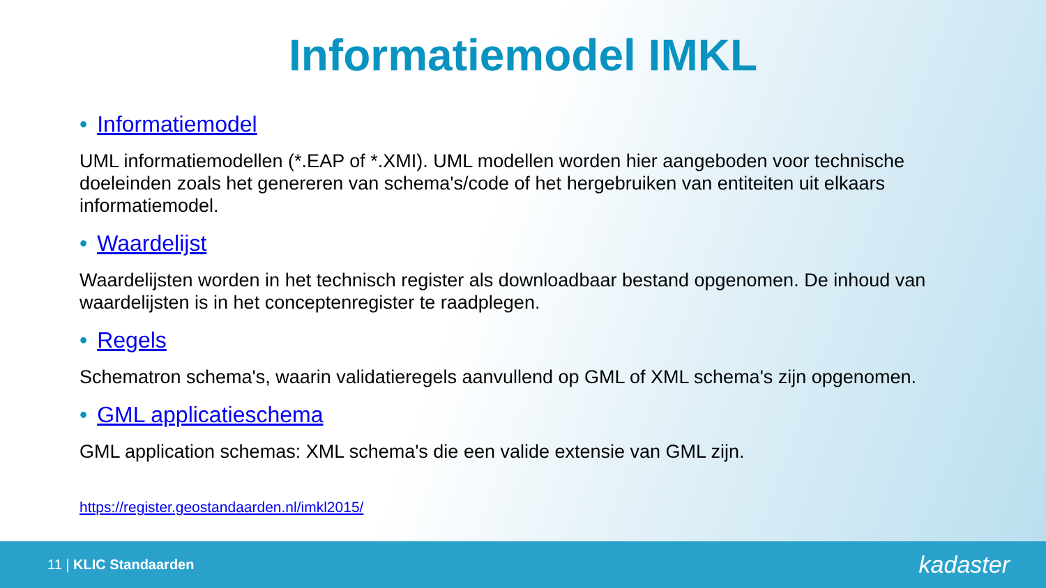Informatiemodel IMKL
• Informatiemodel
UML informatiemodellen (*.EAP of *.XMI). UML modellen worden hier aangeboden voor technische doeleinden zoals het genereren van schema's/code of het hergebruiken van entiteiten uit elkaars informatiemodel.
• Waardelijst
Waardelijsten worden in het technisch register als downloadbaar bestand opgenomen. De inhoud van waardelijsten is in het conceptenregister te raadplegen.
• Regels
Schematron schema's, waarin validatieregels aanvullend op GML of XML schema's zijn opgenomen.
• GML applicatieschema
GML application schemas: XML schema's die een valide extensie van GML zijn.
https://register.geostandaarden.nl/imkl2015/
11 | KLIC Standaarden
kadaster